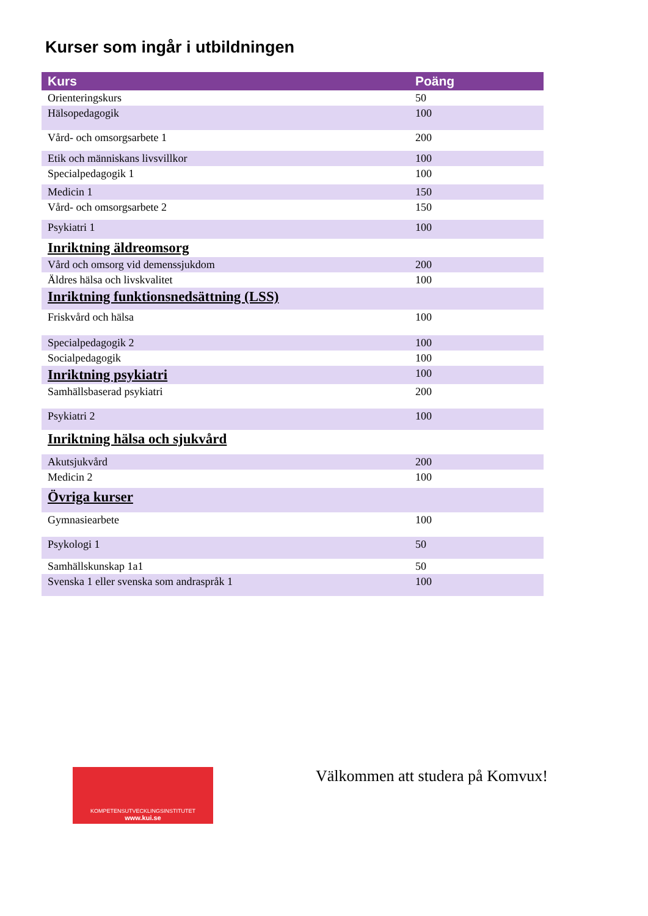Kurser som ingår i utbildningen
| Kurs | Poäng |
| --- | --- |
| Orienteringskurs | 50 |
| Hälsopedagogik | 100 |
| Vård- och omsorgsarbete 1 | 200 |
| Etik och människans livsvillkor | 100 |
| Specialpedagogik 1 | 100 |
| Medicin 1 | 150 |
| Vård- och omsorgsarbete 2 | 150 |
| Psykiatri 1 | 100 |
| Inriktning äldreomsorg | |
| Vård och omsorg vid demenssjukdom | 200 |
| Äldres hälsa och livskvalitet | 100 |
| Inriktning funktionsnedsättning (LSS) | |
| Friskvård och hälsa | 100 |
| Specialpedagogik 2 | 100 |
| Socialpedagogik | 100 |
| Inriktning psykiatri | 100 |
| Samhällsbaserad psykiatri | 200 |
| Psykiatri 2 | 100 |
| Inriktning hälsa och sjukvård | |
| Akutsjukvård | 200 |
| Medicin 2 | 100 |
| Övriga kurser | |
| Gymnasiearbete | 100 |
| Psykologi 1 | 50 |
| Samhällskunskap 1a1 | 50 |
| Svenska 1 eller svenska som andraspråk 1 | 100 |
KOMPETENSUTVECKLINGSINSTITUTET
www.kui.se
Välkommen att studera på Komvux!